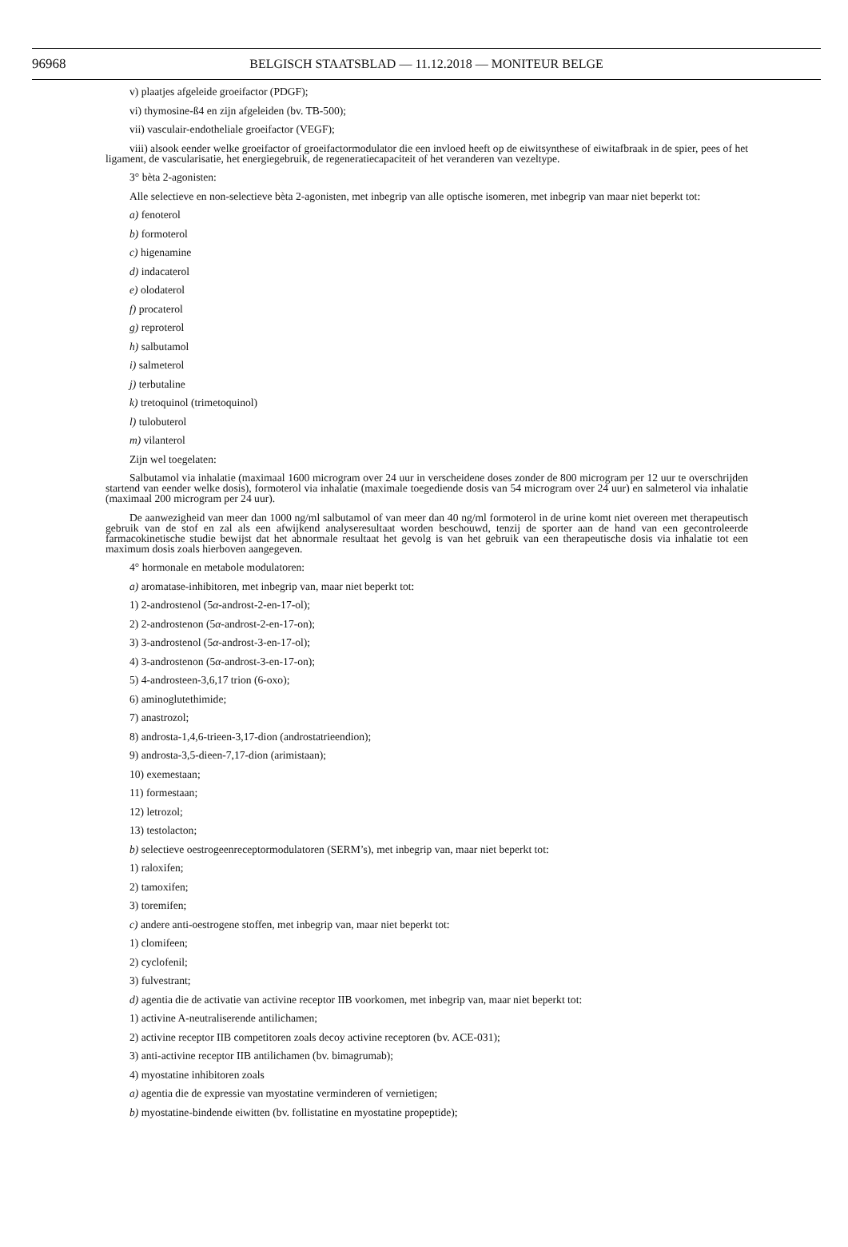96968 BELGISCH STAATSBLAD — 11.12.2018 — MONITEUR BELGE
v) plaatjes afgeleide groeifactor (PDGF);
vi) thymosine-ß4 en zijn afgeleiden (bv. TB-500);
vii) vasculair-endotheliale groeifactor (VEGF);
viii) alsook eender welke groeifactor of groeifactormodulator die een invloed heeft op de eiwitsynthese of eiwitafbraak in de spier, pees of het ligament, de vascularisatie, het energiegebruik, de regeneratiecapaciteit of het veranderen van vezeltype.
3° bèta 2-agonisten:
Alle selectieve en non-selectieve bèta 2-agonisten, met inbegrip van alle optische isomeren, met inbegrip van maar niet beperkt tot:
a) fenoterol
b) formoterol
c) higenamine
d) indacaterol
e) olodaterol
f) procaterol
g) reproterol
h) salbutamol
i) salmeterol
j) terbutaline
k) tretoquinol (trimetoquinol)
l) tulobuterol
m) vilanterol
Zijn wel toegelaten:
Salbutamol via inhalatie (maximaal 1600 microgram over 24 uur in verscheidene doses zonder de 800 microgram per 12 uur te overschrijden startend van eender welke dosis), formoterol via inhalatie (maximale toegediende dosis van 54 microgram over 24 uur) en salmeterol via inhalatie (maximaal 200 microgram per 24 uur).
De aanwezigheid van meer dan 1000 ng/ml salbutamol of van meer dan 40 ng/ml formoterol in de urine komt niet overeen met therapeutisch gebruik van de stof en zal als een afwijkend analyseresultaat worden beschouwd, tenzij de sporter aan de hand van een gecontroleerde farmacokinetische studie bewijst dat het abnormale resultaat het gevolg is van het gebruik van een therapeutische dosis via inhalatie tot een maximum dosis zoals hierboven aangegeven.
4° hormonale en metabole modulatoren:
a) aromatase-inhibitoren, met inbegrip van, maar niet beperkt tot:
1) 2-androstenol (5α-androst-2-en-17-ol);
2) 2-androstenon (5α-androst-2-en-17-on);
3) 3-androstenol (5α-androst-3-en-17-ol);
4) 3-androstenon (5α-androst-3-en-17-on);
5) 4-androsteen-3,6,17 trion (6-oxo);
6) aminoglutethimide;
7) anastrozol;
8) androsta-1,4,6-trieen-3,17-dion (androstatrieendion);
9) androsta-3,5-dieen-7,17-dion (arimistaan);
10) exemestaan;
11) formestaan;
12) letrozol;
13) testolacton;
b) selectieve oestrogeenreceptormodulatoren (SERM’s), met inbegrip van, maar niet beperkt tot:
1) raloxifen;
2) tamoxifen;
3) toremifen;
c) andere anti-oestrogene stoffen, met inbegrip van, maar niet beperkt tot:
1) clomifeen;
2) cyclofenil;
3) fulvestrant;
d) agentia die de activatie van activine receptor IIB voorkomen, met inbegrip van, maar niet beperkt tot:
1) activine A-neutraliserende antilichamen;
2) activine receptor IIB competitoren zoals decoy activine receptoren (bv. ACE-031);
3) anti-activine receptor IIB antilichamen (bv. bimagrumab);
4) myostatine inhibitoren zoals
a) agentia die de expressie van myostatine verminderen of vernietigen;
b) myostatine-bindende eiwitten (bv. follistatine en myostatine propeptide);